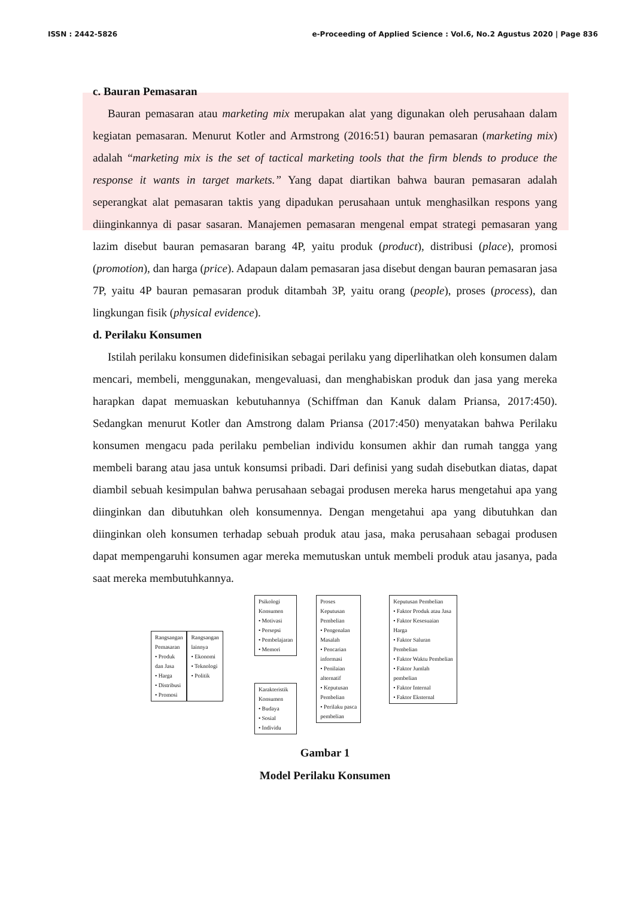ISSN : 2442-5826 e-Proceeding of Applied Science : Vol.6, No.2 Agustus 2020 | Page 836
c. Bauran Pemasaran
Bauran pemasaran atau marketing mix merupakan alat yang digunakan oleh perusahaan dalam kegiatan pemasaran. Menurut Kotler and Armstrong (2016:51) bauran pemasaran (marketing mix) adalah “marketing mix is the set of tactical marketing tools that the firm blends to produce the response it wants in target markets.” Yang dapat diartikan bahwa bauran pemasaran adalah seperangkat alat pemasaran taktis yang dipadukan perusahaan untuk menghasilkan respons yang diinginkannya di pasar sasaran. Manajemen pemasaran mengenal empat strategi pemasaran yang lazim disebut bauran pemasaran barang 4P, yaitu produk (product), distribusi (place), promosi (promotion), dan harga (price). Adapaun dalam pemasaran jasa disebut dengan bauran pemasaran jasa 7P, yaitu 4P bauran pemasaran produk ditambah 3P, yaitu orang (people), proses (process), dan lingkungan fisik (physical evidence).
d. Perilaku Konsumen
Istilah perilaku konsumen didefinisikan sebagai perilaku yang diperlihatkan oleh konsumen dalam mencari, membeli, menggunakan, mengevaluasi, dan menghabiskan produk dan jasa yang mereka harapkan dapat memuaskan kebutuhannya (Schiffman dan Kanuk dalam Priansa, 2017:450). Sedangkan menurut Kotler dan Amstrong dalam Priansa (2017:450) menyatakan bahwa Perilaku konsumen mengacu pada perilaku pembelian individu konsumen akhir dan rumah tangga yang membeli barang atau jasa untuk konsumsi pribadi. Dari definisi yang sudah disebutkan diatas, dapat diambil sebuah kesimpulan bahwa perusahaan sebagai produsen mereka harus mengetahui apa yang diinginkan dan dibutuhkan oleh konsumennya. Dengan mengetahui apa yang dibutuhkan dan diinginkan oleh konsumen terhadap sebuah produk atau jasa, maka perusahaan sebagai produsen dapat mempengaruhi konsumen agar mereka memutuskan untuk membeli produk atau jasanya, pada saat mereka membutuhkannya.
Rangsangan
Pemasaran
• Produk
dan Jasa
• Harga
• Distribusi
• Promosi
Rangsangan
lainnya
• Ekonomi
• Teknologi
• Politik
Psikologi
Konsumen
• Motivasi
• Persepsi
• Pembelajaran
• Memori
Karakteristik
Konsumen
• Budaya
• Sosial
• Individu
Proses
Keputusan
Pembelian
• Pengenalan
Masalah
• Pencarian
informasi
• Penilaian
alternatif
• Keputusan
Pembelian
• Perilaku pasca
pembelian
Keputusan Pembelian
• Faktor Produk atau Jasa
• Faktor Kesesuaian
Harga
• Faktor Saluran
Pembelian
• Faktor Waktu Pembelian
• Faktor Jumlah
pembelian
• Faktor Internal
• Faktor Eksternal
Gambar 1
Model Perilaku Konsumen